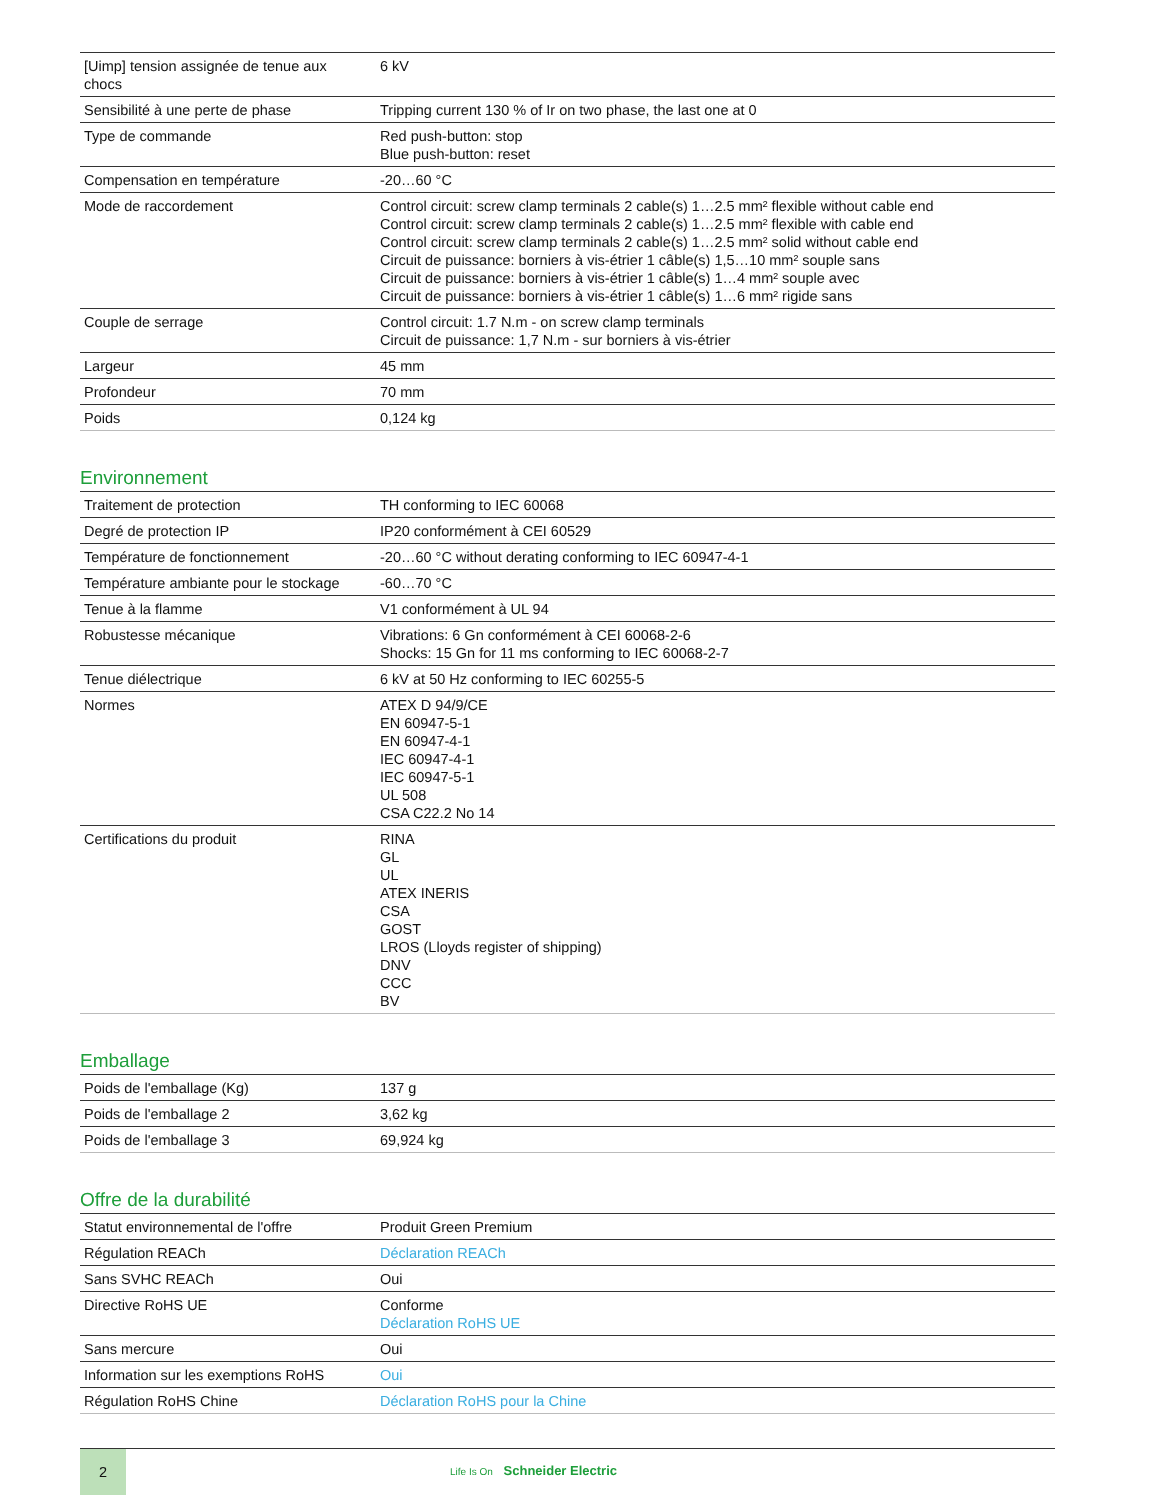| [Uimp] tension assignée de tenue aux chocs | 6 kV |
| Sensibilité à une perte de phase | Tripping current 130 % of Ir on two phase, the last one at 0 |
| Type de commande | Red push-button: stop Blue push-button: reset |
| Compensation en température | -20…60 °C |
| Mode de raccordement | Control circuit: screw clamp terminals 2 cable(s) 1…2.5 mm² flexible without cable end Control circuit: screw clamp terminals 2 cable(s) 1…2.5 mm² flexible with cable end Control circuit: screw clamp terminals 2 cable(s) 1…2.5 mm² solid without cable end Circuit de puissance: borniers à vis-étrier 1 câble(s) 1,5…10 mm² souple sans Circuit de puissance: borniers à vis-étrier 1 câble(s) 1…4 mm² souple avec Circuit de puissance: borniers à vis-étrier 1 câble(s) 1…6 mm² rigide sans |
| Couple de serrage | Control circuit: 1.7 N.m - on screw clamp terminals Circuit de puissance: 1,7 N.m - sur borniers à vis-étrier |
| Largeur | 45 mm |
| Profondeur | 70 mm |
| Poids | 0,124 kg |
Environnement
| Traitement de protection | TH conforming to IEC 60068 |
| Degré de protection IP | IP20 conformément à CEI 60529 |
| Température de fonctionnement | -20…60 °C without derating conforming to IEC 60947-4-1 |
| Température ambiante pour le stockage | -60…70 °C |
| Tenue à la flamme | V1 conformément à UL 94 |
| Robustesse mécanique | Vibrations: 6 Gn conformément à CEI 60068-2-6 Shocks: 15 Gn for 11 ms conforming to IEC 60068-2-7 |
| Tenue diélectrique | 6 kV at 50 Hz conforming to IEC 60255-5 |
| Normes | ATEX D 94/9/CE EN 60947-5-1 EN 60947-4-1 IEC 60947-4-1 IEC 60947-5-1 UL 508 CSA C22.2 No 14 |
| Certifications du produit | RINA GL UL ATEX INERIS CSA GOST LROS (Lloyds register of shipping) DNV CCC BV |
Emballage
| Poids de l'emballage (Kg) | 137 g |
| Poids de l'emballage 2 | 3,62 kg |
| Poids de l'emballage 3 | 69,924 kg |
Offre de la durabilité
| Statut environnemental de l'offre | Produit Green Premium |
| Régulation REACh | Déclaration REACh |
| Sans SVHC REACh | Oui |
| Directive RoHS UE | Conforme Déclaration RoHS UE |
| Sans mercure | Oui |
| Information sur les exemptions RoHS | Oui |
| Régulation RoHS Chine | Déclaration RoHS pour la Chine |
2
Life Is On Schneider Electric